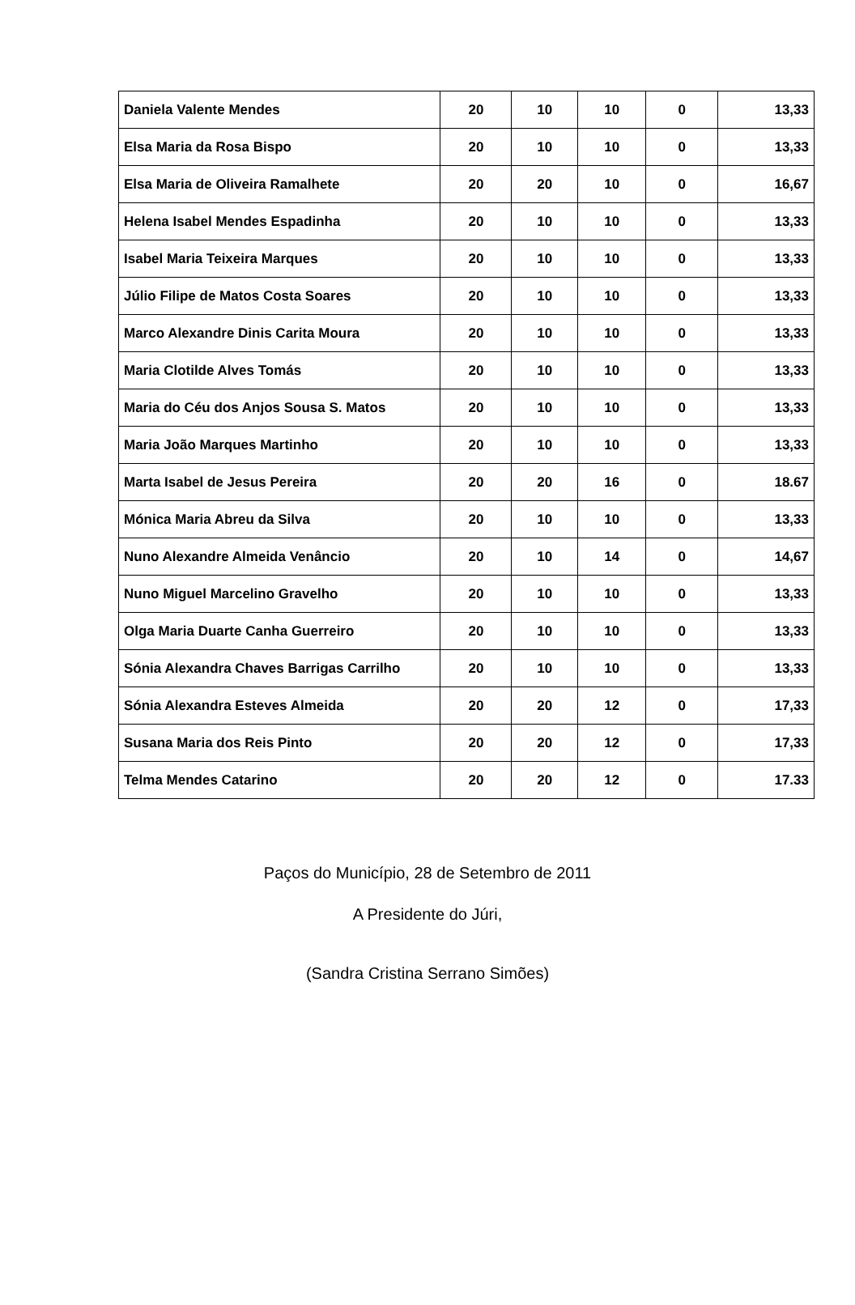| Daniela Valente Mendes | 20 | 10 | 10 | 0 | 13,33 |
| Elsa Maria da Rosa Bispo | 20 | 10 | 10 | 0 | 13,33 |
| Elsa Maria de Oliveira Ramalhete | 20 | 20 | 10 | 0 | 16,67 |
| Helena Isabel Mendes Espadinha | 20 | 10 | 10 | 0 | 13,33 |
| Isabel Maria Teixeira Marques | 20 | 10 | 10 | 0 | 13,33 |
| Júlio Filipe de Matos Costa Soares | 20 | 10 | 10 | 0 | 13,33 |
| Marco Alexandre Dinis Carita Moura | 20 | 10 | 10 | 0 | 13,33 |
| Maria Clotilde Alves Tomás | 20 | 10 | 10 | 0 | 13,33 |
| Maria do Céu dos Anjos Sousa S. Matos | 20 | 10 | 10 | 0 | 13,33 |
| Maria João Marques Martinho | 20 | 10 | 10 | 0 | 13,33 |
| Marta Isabel de Jesus Pereira | 20 | 20 | 16 | 0 | 18.67 |
| Mónica Maria Abreu da Silva | 20 | 10 | 10 | 0 | 13,33 |
| Nuno Alexandre Almeida Venâncio | 20 | 10 | 14 | 0 | 14,67 |
| Nuno Miguel Marcelino Gravelho | 20 | 10 | 10 | 0 | 13,33 |
| Olga Maria Duarte Canha Guerreiro | 20 | 10 | 10 | 0 | 13,33 |
| Sónia Alexandra Chaves Barrigas Carrilho | 20 | 10 | 10 | 0 | 13,33 |
| Sónia Alexandra Esteves Almeida | 20 | 20 | 12 | 0 | 17,33 |
| Susana Maria dos Reis Pinto | 20 | 20 | 12 | 0 | 17,33 |
| Telma Mendes Catarino | 20 | 20 | 12 | 0 | 17.33 |
Paços do Município, 28 de Setembro de 2011
A Presidente do Júri,
(Sandra Cristina Serrano Simões)